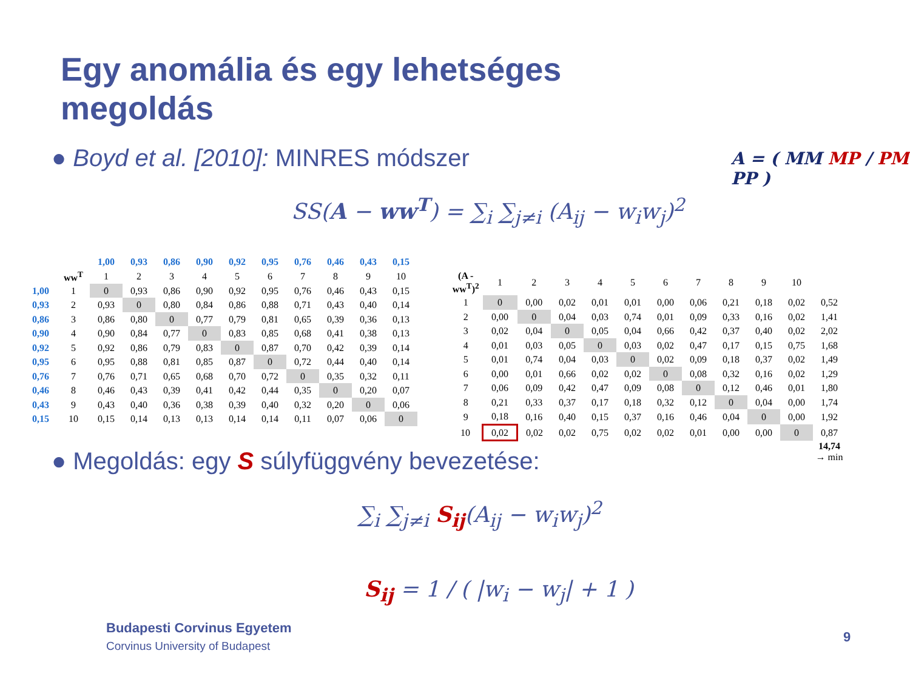Egy anomália és egy lehetséges
megoldás
● Boyd et al. [2010]: MINRES módszer
A = ( MM MP / PM PP )
SS(A − ww<sup>T</sup>) = ∑<sub>i</sub> ∑<sub>j≠i</sub> (A<sub>ij</sub> − w<sub>i</sub>w<sub>j</sub>)<sup>2</sup>
| | | 1,00 | 0,93 | 0,86 | 0,90 | 0,92 | 0,95 | 0,76 | 0,46 | 0,43 | 0,15 |
| | ww<sup>T</sup> | 1 | 2 | 3 | 4 | 5 | 6 | 7 | 8 | 9 | 10 |
| 1,00 | 1 | 0 | 0,93 | 0,86 | 0,90 | 0,92 | 0,95 | 0,76 | 0,46 | 0,43 | 0,15 |
| 0,93 | 2 | 0,93 | 0 | 0,80 | 0,84 | 0,86 | 0,88 | 0,71 | 0,43 | 0,40 | 0,14 |
| 0,86 | 3 | 0,86 | 0,80 | 0 | 0,77 | 0,79 | 0,81 | 0,65 | 0,39 | 0,36 | 0,13 |
| 0,90 | 4 | 0,90 | 0,84 | 0,77 | 0 | 0,83 | 0,85 | 0,68 | 0,41 | 0,38 | 0,13 |
| 0,92 | 5 | 0,92 | 0,86 | 0,79 | 0,83 | 0 | 0,87 | 0,70 | 0,42 | 0,39 | 0,14 |
| 0,95 | 6 | 0,95 | 0,88 | 0,81 | 0,85 | 0,87 | 0 | 0,72 | 0,44 | 0,40 | 0,14 |
| 0,76 | 7 | 0,76 | 0,71 | 0,65 | 0,68 | 0,70 | 0,72 | 0 | 0,35 | 0,32 | 0,11 |
| 0,46 | 8 | 0,46 | 0,43 | 0,39 | 0,41 | 0,42 | 0,44 | 0,35 | 0 | 0,20 | 0,07 |
| 0,43 | 9 | 0,43 | 0,40 | 0,36 | 0,38 | 0,39 | 0,40 | 0,32 | 0,20 | 0 | 0,06 |
| 0,15 | 10 | 0,15 | 0,14 | 0,13 | 0,13 | 0,14 | 0,14 | 0,11 | 0,07 | 0,06 | 0 |
| (A - ww<sup>T</sup>)<sup>2</sup> | 1 | 2 | 3 | 4 | 5 | 6 | 7 | 8 | 9 | 10 | |
| 1 | 0 | 0,00 | 0,02 | 0,01 | 0,01 | 0,00 | 0,06 | 0,21 | 0,18 | 0,02 | 0,52 |
| 2 | 0,00 | 0 | 0,04 | 0,03 | 0,74 | 0,01 | 0,09 | 0,33 | 0,16 | 0,02 | 1,41 |
| 3 | 0,02 | 0,04 | 0 | 0,05 | 0,04 | 0,66 | 0,42 | 0,37 | 0,40 | 0,02 | 2,02 |
| 4 | 0,01 | 0,03 | 0,05 | 0 | 0,03 | 0,02 | 0,47 | 0,17 | 0,15 | 0,75 | 1,68 |
| 5 | 0,01 | 0,74 | 0,04 | 0,03 | 0 | 0,02 | 0,09 | 0,18 | 0,37 | 0,02 | 1,49 |
| 6 | 0,00 | 0,01 | 0,66 | 0,02 | 0,02 | 0 | 0,08 | 0,32 | 0,16 | 0,02 | 1,29 |
| 7 | 0,06 | 0,09 | 0,42 | 0,47 | 0,09 | 0,08 | 0 | 0,12 | 0,46 | 0,01 | 1,80 |
| 8 | 0,21 | 0,33 | 0,37 | 0,17 | 0,18 | 0,32 | 0,12 | 0 | 0,04 | 0,00 | 1,74 |
| 9 | 0,18 | 0,16 | 0,40 | 0,15 | 0,37 | 0,16 | 0,46 | 0,04 | 0 | 0,00 | 1,92 |
| 10 | 0,02 | 0,02 | 0,02 | 0,75 | 0,02 | 0,02 | 0,01 | 0,00 | 0,00 | 0 | 0,87 |
| | | | | | | | | | | | 14,74 → min |
● Megoldás: egy S súlyfüggvény bevezetése:
∑<sub>i</sub> ∑<sub>j≠i</sub> S<sub>ij</sub>(A<sub>ij</sub> − w<sub>i</sub>w<sub>j</sub>)<sup>2</sup>
S<sub>ij</sub> = 1 / ( |w<sub>i</sub> − w<sub>j</sub>| + 1 )
Budapesti Corvinus Egyetem
Corvinus University of Budapest
9